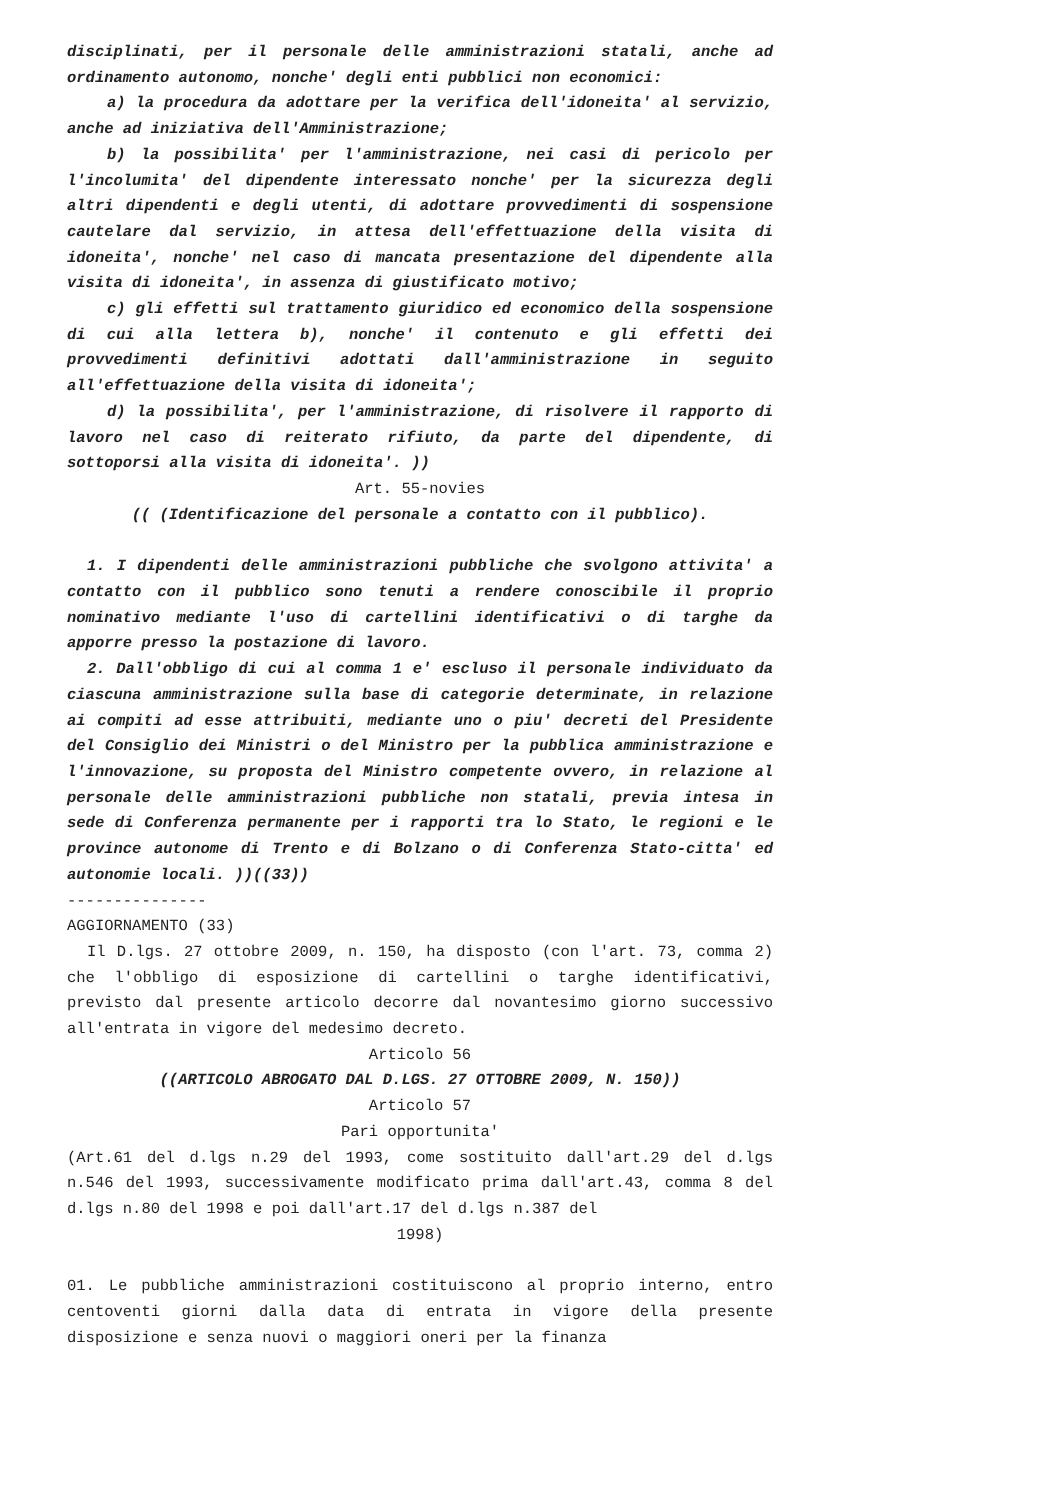disciplinati, per il personale delle amministrazioni statali, anche ad ordinamento autonomo, nonche' degli enti pubblici non economici:
a) la procedura da adottare per la verifica dell'idoneita' al servizio, anche ad iniziativa dell'Amministrazione;
b) la possibilita' per l'amministrazione, nei casi di pericolo per l'incolumita' del dipendente interessato nonche' per la sicurezza degli altri dipendenti e degli utenti, di adottare provvedimenti di sospensione cautelare dal servizio, in attesa dell'effettuazione della visita di idoneita', nonche' nel caso di mancata presentazione del dipendente alla visita di idoneita', in assenza di giustificato motivo;
c) gli effetti sul trattamento giuridico ed economico della sospensione di cui alla lettera b), nonche' il contenuto e gli effetti dei provvedimenti definitivi adottati dall'amministrazione in seguito all'effettuazione della visita di idoneita';
d) la possibilita', per l'amministrazione, di risolvere il rapporto di lavoro nel caso di reiterato rifiuto, da parte del dipendente, di sottoporsi alla visita di idoneita'. ))
Art. 55-novies
(( (Identificazione del personale a contatto con il pubblico).
1. I dipendenti delle amministrazioni pubbliche che svolgono attivita' a contatto con il pubblico sono tenuti a rendere conoscibile il proprio nominativo mediante l'uso di cartellini identificativi o di targhe da apporre presso la postazione di lavoro.
2. Dall'obbligo di cui al comma 1 e' escluso il personale individuato da ciascuna amministrazione sulla base di categorie determinate, in relazione ai compiti ad esse attribuiti, mediante uno o piu' decreti del Presidente del Consiglio dei Ministri o del Ministro per la pubblica amministrazione e l'innovazione, su proposta del Ministro competente ovvero, in relazione al personale delle amministrazioni pubbliche non statali, previa intesa in sede di Conferenza permanente per i rapporti tra lo Stato, le regioni e le province autonome di Trento e di Bolzano o di Conferenza Stato-citta' ed autonomie locali. ))((33))
---------------
AGGIORNAMENTO (33)
Il D.lgs. 27 ottobre 2009, n. 150, ha disposto (con l'art. 73, comma 2) che l'obbligo di esposizione di cartellini o targhe identificativi, previsto dal presente articolo decorre dal novantesimo giorno successivo all'entrata in vigore del medesimo decreto.
Articolo 56
((ARTICOLO ABROGATO DAL D.LGS. 27 OTTOBRE 2009, N. 150))
Articolo 57
Pari opportunita'
(Art.61 del d.lgs n.29 del 1993, come sostituito dall'art.29 del d.lgs n.546 del 1993, successivamente modificato prima dall'art.43, comma 8 del d.lgs n.80 del 1998 e poi dall'art.17 del d.lgs n.387 del
1998)
01. Le pubbliche amministrazioni costituiscono al proprio interno, entro centoventi giorni dalla data di entrata in vigore della presente disposizione e senza nuovi o maggiori oneri per la finanza